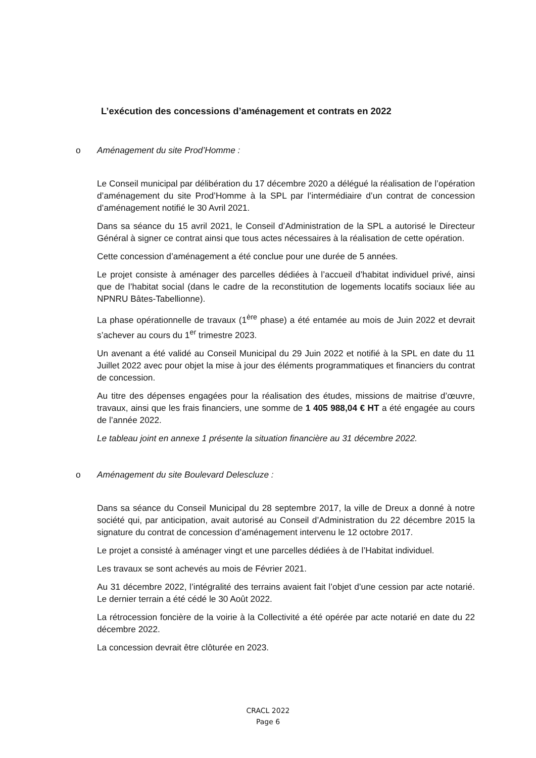L’exécution des concessions d’aménagement et contrats en 2022
o Aménagement du site Prod’Homme :
Le Conseil municipal par délibération du 17 décembre 2020 a délégué la réalisation de l’opération d’aménagement du site Prod’Homme à la SPL par l’intermédiaire d’un contrat de concession d’aménagement notifié le 30 Avril 2021.
Dans sa séance du 15 avril 2021, le Conseil d’Administration de la SPL a autorisé le Directeur Général à signer ce contrat ainsi que tous actes nécessaires à la réalisation de cette opération.
Cette concession d’aménagement a été conclue pour une durée de 5 années.
Le projet consiste à aménager des parcelles dédiées à l’accueil d’habitat individuel privé, ainsi que de l’habitat social (dans le cadre de la reconstitution de logements locatifs sociaux liée au NPNRU Bâtes-Tabellionne).
La phase opérationnelle de travaux (1<sup>ère</sup> phase) a été entamée au mois de Juin 2022 et devrait s’achever au cours du 1<sup>er</sup> trimestre 2023.
Un avenant a été validé au Conseil Municipal du 29 Juin 2022 et notifié à la SPL en date du 11 Juillet 2022 avec pour objet la mise à jour des éléments programmatiques et financiers du contrat de concession.
Au titre des dépenses engagées pour la réalisation des études, missions de maitrise d’œuvre, travaux, ainsi que les frais financiers, une somme de 1 405 988,04 € HT a été engagée au cours de l’année 2022.
Le tableau joint en annexe 1 présente la situation financière au 31 décembre 2022.
o Aménagement du site Boulevard Delescluze :
Dans sa séance du Conseil Municipal du 28 septembre 2017, la ville de Dreux a donné à notre société qui, par anticipation, avait autorisé au Conseil d’Administration du 22 décembre 2015 la signature du contrat de concession d’aménagement intervenu le 12 octobre 2017.
Le projet a consisté à aménager vingt et une parcelles dédiées à de l’Habitat individuel.
Les travaux se sont achevés au mois de Février 2021.
Au 31 décembre 2022, l’intégralité des terrains avaient fait l’objet d’une cession par acte notarié. Le dernier terrain a été cédé le 30 Août 2022.
La rétrocession foncière de la voirie à la Collectivité a été opérée par acte notarié en date du 22 décembre 2022.
La concession devrait être clôturée en 2023.
CRACL 2022
Page 6